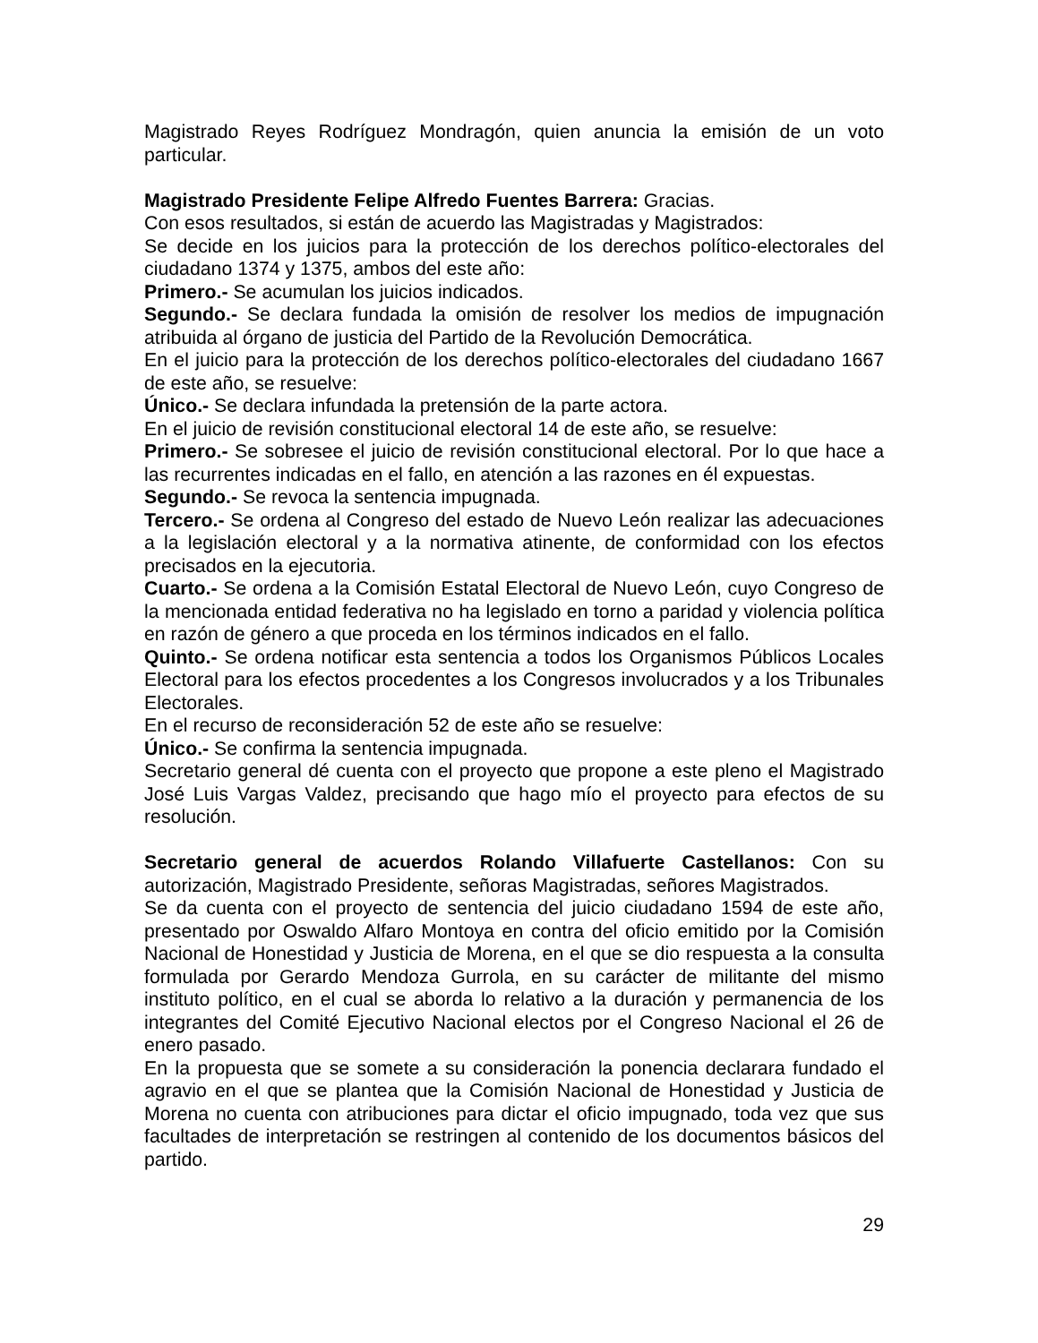Magistrado Reyes Rodríguez Mondragón, quien anuncia la emisión de un voto particular.
Magistrado Presidente Felipe Alfredo Fuentes Barrera: Gracias.
Con esos resultados, si están de acuerdo las Magistradas y Magistrados:
Se decide en los juicios para la protección de los derechos político-electorales del ciudadano 1374 y 1375, ambos del este año:
Primero.- Se acumulan los juicios indicados.
Segundo.- Se declara fundada la omisión de resolver los medios de impugnación atribuida al órgano de justicia del Partido de la Revolución Democrática.
En el juicio para la protección de los derechos político-electorales del ciudadano 1667 de este año, se resuelve:
Único.- Se declara infundada la pretensión de la parte actora.
En el juicio de revisión constitucional electoral 14 de este año, se resuelve:
Primero.- Se sobresee el juicio de revisión constitucional electoral. Por lo que hace a las recurrentes indicadas en el fallo, en atención a las razones en él expuestas.
Segundo.- Se revoca la sentencia impugnada.
Tercero.- Se ordena al Congreso del estado de Nuevo León realizar las adecuaciones a la legislación electoral y a la normativa atinente, de conformidad con los efectos precisados en la ejecutoria.
Cuarto.- Se ordena a la Comisión Estatal Electoral de Nuevo León, cuyo Congreso de la mencionada entidad federativa no ha legislado en torno a paridad y violencia política en razón de género a que proceda en los términos indicados en el fallo.
Quinto.- Se ordena notificar esta sentencia a todos los Organismos Públicos Locales Electoral para los efectos procedentes a los Congresos involucrados y a los Tribunales Electorales.
En el recurso de reconsideración 52 de este año se resuelve:
Único.- Se confirma la sentencia impugnada.
Secretario general dé cuenta con el proyecto que propone a este pleno el Magistrado José Luis Vargas Valdez, precisando que hago mío el proyecto para efectos de su resolución.
Secretario general de acuerdos Rolando Villafuerte Castellanos: Con su autorización, Magistrado Presidente, señoras Magistradas, señores Magistrados.
Se da cuenta con el proyecto de sentencia del juicio ciudadano 1594 de este año, presentado por Oswaldo Alfaro Montoya en contra del oficio emitido por la Comisión Nacional de Honestidad y Justicia de Morena, en el que se dio respuesta a la consulta formulada por Gerardo Mendoza Gurrola, en su carácter de militante del mismo instituto político, en el cual se aborda lo relativo a la duración y permanencia de los integrantes del Comité Ejecutivo Nacional electos por el Congreso Nacional el 26 de enero pasado.
En la propuesta que se somete a su consideración la ponencia declarara fundado el agravio en el que se plantea que la Comisión Nacional de Honestidad y Justicia de Morena no cuenta con atribuciones para dictar el oficio impugnado, toda vez que sus facultades de interpretación se restringen al contenido de los documentos básicos del partido.
29